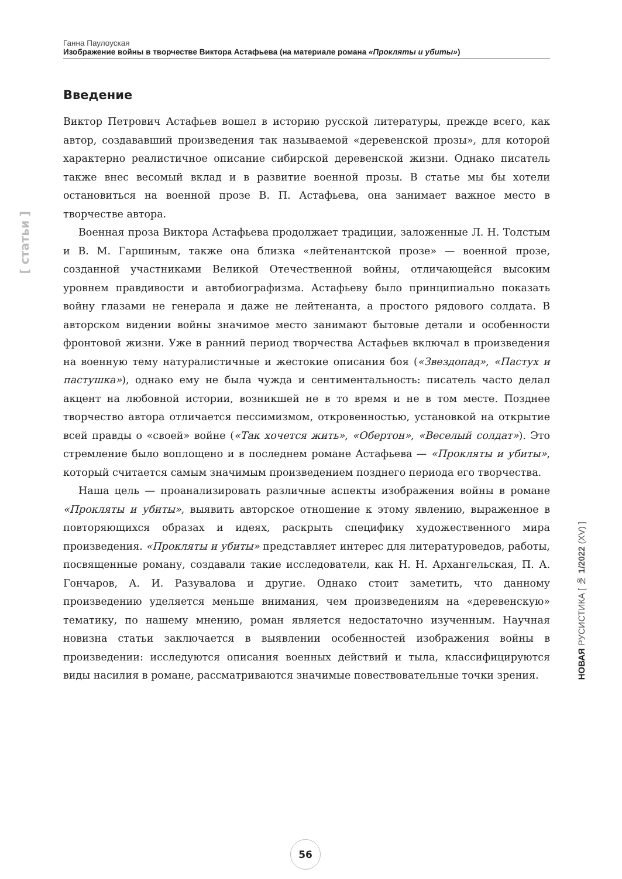Ганна Паулоуская
Изображение войны в творчестве Виктора Астафьева (на материале романа «Прокляты и убиты»)
[ статьи ]
Введение
Виктор Петрович Астафьев вошел в историю русской литературы, прежде всего, как автор, создававший произведения так называемой «деревенской прозы», для которой характерно реалистичное описание сибирской деревенской жизни. Однако писатель также внес весомый вклад и в развитие военной прозы. В статье мы бы хотели остановиться на военной прозе В. П. Астафьева, она занимает важное место в творчестве автора.
Военная проза Виктора Астафьева продолжает традиции, заложенные Л. Н. Толстым и В. М. Гаршиным, также она близка «лейтенантской прозе» — военной прозе, созданной участниками Великой Отечественной войны, отличающейся высоким уровнем правдивости и автобиографизма. Астафьеву было принципиально показать войну глазами не генерала и даже не лейтенанта, а простого рядового солдата. В авторском видении войны значимое место занимают бытовые детали и особенности фронтовой жизни. Уже в ранний период творчества Астафьев включал в произведения на военную тему натуралистичные и жестокие описания боя («Звездопад», «Пастух и пастушка»), однако ему не была чужда и сентиментальность: писатель часто делал акцент на любовной истории, возникшей не в то время и не в том месте. Позднее творчество автора отличается пессимизмом, откровенностью, установкой на открытие всей правды о «своей» войне («Так хочется жить», «Обертон», «Веселый солдат»). Это стремление было воплощено и в последнем романе Астафьева — «Прокляты и убиты», который считается самым значимым произведением позднего периода его творчества.
Наша цель — проанализировать различные аспекты изображения войны в романе «Прокляты и убиты», выявить авторское отношение к этому явлению, выраженное в повторяющихся образах и идеях, раскрыть специфику художественного мира произведения. «Прокляты и убиты» представляет интерес для литературоведов, работы, посвященные роману, создавали такие исследователи, как Н. Н. Архангельская, П. А. Гончаров, А. И. Разувалова и другие. Однако стоит заметить, что данному произведению уделяется меньше внимания, чем произведениям на «деревенскую» тематику, по нашему мнению, роман является недостаточно изученным. Научная новизна статьи заключается в выявлении особенностей изображения войны в произведении: исследуются описания военных действий и тыла, классифицируются виды насилия в романе, рассматриваются значимые повествовательные точки зрения.
НОВАЯ РУСИСТИКА [ № 1/2022 (XV) ]
56